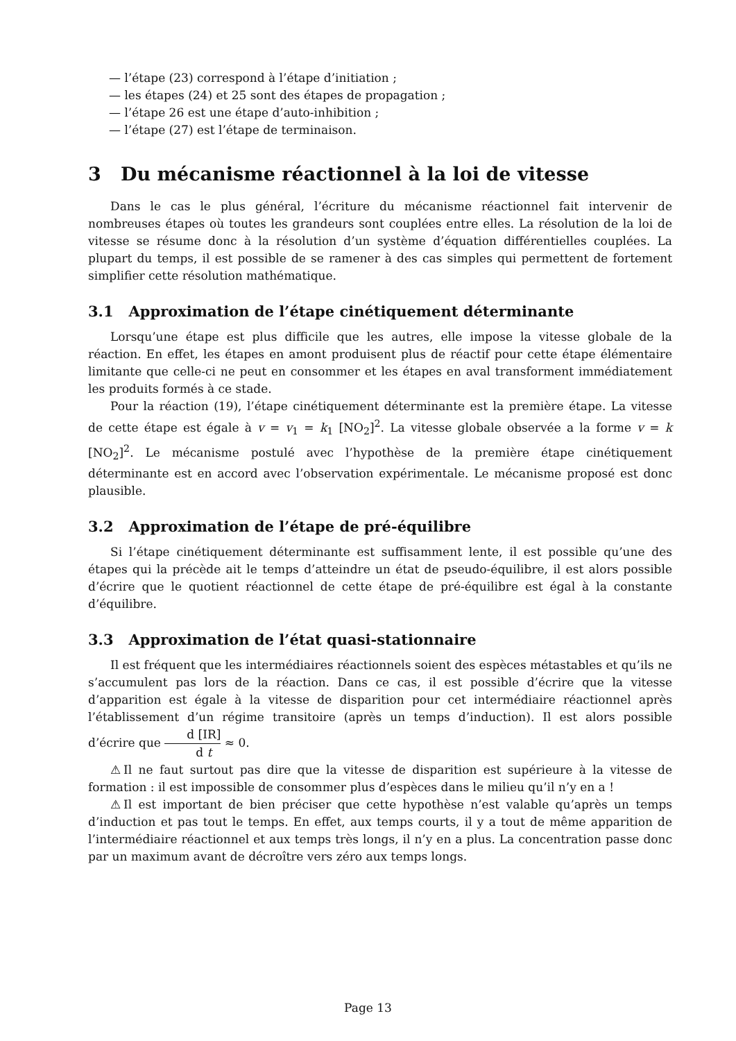— l’étape (23) correspond à l’étape d’initiation ;
— les étapes (24) et 25 sont des étapes de propagation ;
— l’étape 26 est une étape d’auto-inhibition ;
— l’étape (27) est l’étape de terminaison.
3 Du mécanisme réactionnel à la loi de vitesse
Dans le cas le plus général, l’écriture du mécanisme réactionnel fait intervenir de nombreuses étapes où toutes les grandeurs sont couplées entre elles. La résolution de la loi de vitesse se résume donc à la résolution d’un système d’équation différentielles couplées. La plupart du temps, il est possible de se ramener à des cas simples qui permettent de fortement simplifier cette résolution mathématique.
3.1 Approximation de l’étape cinétiquement déterminante
Lorsqu’une étape est plus difficile que les autres, elle impose la vitesse globale de la réaction. En effet, les étapes en amont produisent plus de réactif pour cette étape élémentaire limitante que celle-ci ne peut en consommer et les étapes en aval transforment immédiatement les produits formés à ce stade.
Pour la réaction (19), l’étape cinétiquement déterminante est la première étape. La vitesse de cette étape est égale à v = v<sub>1</sub> = k<sub>1</sub> [NO<sub>2</sub>]<sup>2</sup>. La vitesse globale observée a la forme v = k [NO<sub>2</sub>]<sup>2</sup>. Le mécanisme postulé avec l’hypothèse de la première étape cinétiquement déterminante est en accord avec l’observation expérimentale. Le mécanisme proposé est donc plausible.
3.2 Approximation de l’étape de pré-équilibre
Si l’étape cinétiquement déterminante est suffisamment lente, il est possible qu’une des étapes qui la précède ait le temps d’atteindre un état de pseudo-équilibre, il est alors possible d’écrire que le quotient réactionnel de cette étape de pré-équilibre est égal à la constante d’équilibre.
3.3 Approximation de l’état quasi-stationnaire
Il est fréquent que les intermédiaires réactionnels soient des espèces métastables et qu’ils ne s’accumulent pas lors de la réaction. Dans ce cas, il est possible d’écrire que la vitesse d’apparition est égale à la vitesse de disparition pour cet intermédiaire réactionnel après l’établissement d’un régime transitoire (après un temps d’induction). Il est alors possible d’écrire que d [IR] d t ≈ 0.
⚠Il ne faut surtout pas dire que la vitesse de disparition est supérieure à la vitesse de formation : il est impossible de consommer plus d’espèces dans le milieu qu’il n’y en a !
⚠Il est important de bien préciser que cette hypothèse n’est valable qu’après un temps d’induction et pas tout le temps. En effet, aux temps courts, il y a tout de même apparition de l’intermédiaire réactionnel et aux temps très longs, il n’y en a plus. La concentration passe donc par un maximum avant de décroître vers zéro aux temps longs.
Page 13